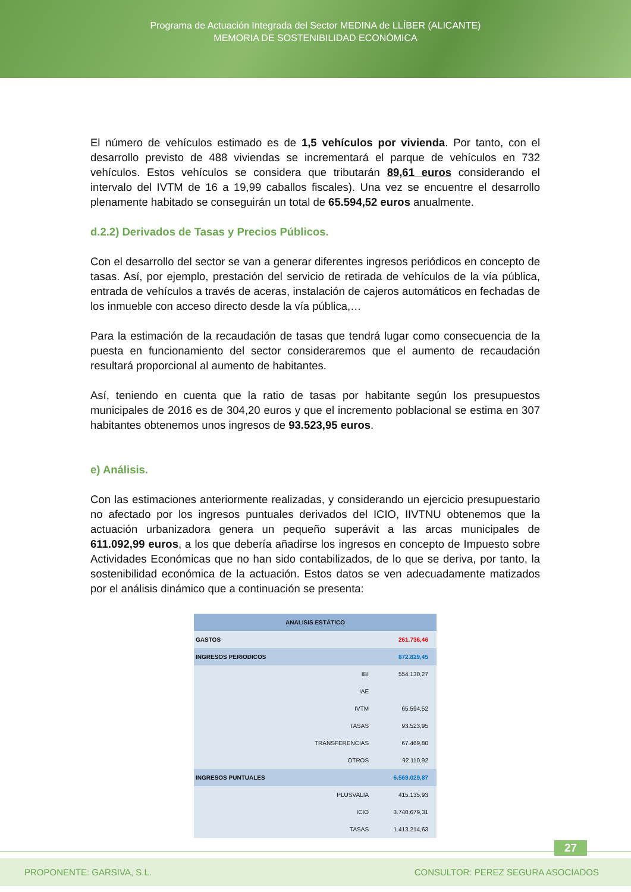Programa de Actuación Integrada del Sector MEDINA de LLÍBER (ALICANTE)
MEMORIA DE SOSTENIBILIDAD ECONÓMICA
El número de vehículos estimado es de 1,5 vehículos por vivienda. Por tanto, con el desarrollo previsto de 488 viviendas se incrementará el parque de vehículos en 732 vehículos. Estos vehículos se considera que tributarán 89,61 euros considerando el intervalo del IVTM de 16 a 19,99 caballos fiscales). Una vez se encuentre el desarrollo plenamente habitado se conseguirán un total de 65.594,52 euros anualmente.
d.2.2) Derivados de Tasas y Precios Públicos.
Con el desarrollo del sector se van a generar diferentes ingresos periódicos en concepto de tasas. Así, por ejemplo, prestación del servicio de retirada de vehículos de la vía pública, entrada de vehículos a través de aceras, instalación de cajeros automáticos en fechadas de los inmueble con acceso directo desde la vía pública,…
Para la estimación de la recaudación de tasas que tendrá lugar como consecuencia de la puesta en funcionamiento del sector consideraremos que el aumento de recaudación resultará proporcional al aumento de habitantes.
Así, teniendo en cuenta que la ratio de tasas por habitante según los presupuestos municipales de 2016 es de 304,20 euros y que el incremento poblacional se estima en 307 habitantes obtenemos unos ingresos de 93.523,95 euros.
e) Análisis.
Con las estimaciones anteriormente realizadas, y considerando un ejercicio presupuestario no afectado por los ingresos puntuales derivados del ICIO, IIVTNU obtenemos que la actuación urbanizadora genera un pequeño superávit a las arcas municipales de 611.092,99 euros, a los que debería añadirse los ingresos en concepto de Impuesto sobre Actividades Económicas que no han sido contabilizados, de lo que se deriva, por tanto, la sostenibilidad económica de la actuación. Estos datos se ven adecuadamente matizados por el análisis dinámico que a continuación se presenta:
| ANALISIS ESTÁTICO | | |
| GASTOS | | 261.736,46 |
| INGRESOS PERIODICOS | | 872.829,45 |
| | IBI | 554.130,27 |
| | IAE | |
| | IVTM | 65.594,52 |
| | TASAS | 93.523,95 |
| | TRANSFERENCIAS | 67.469,80 |
| | OTROS | 92.110,92 |
| INGRESOS PUNTUALES | | 5.569.029,87 |
| | PLUSVALIA | 415.135,93 |
| | ICIO | 3.740.679,31 |
| | TASAS | 1.413.214,63 |
27
PROPONENTE: GARSIVA, S.L. CONSULTOR: PEREZ SEGURA ASOCIADOS